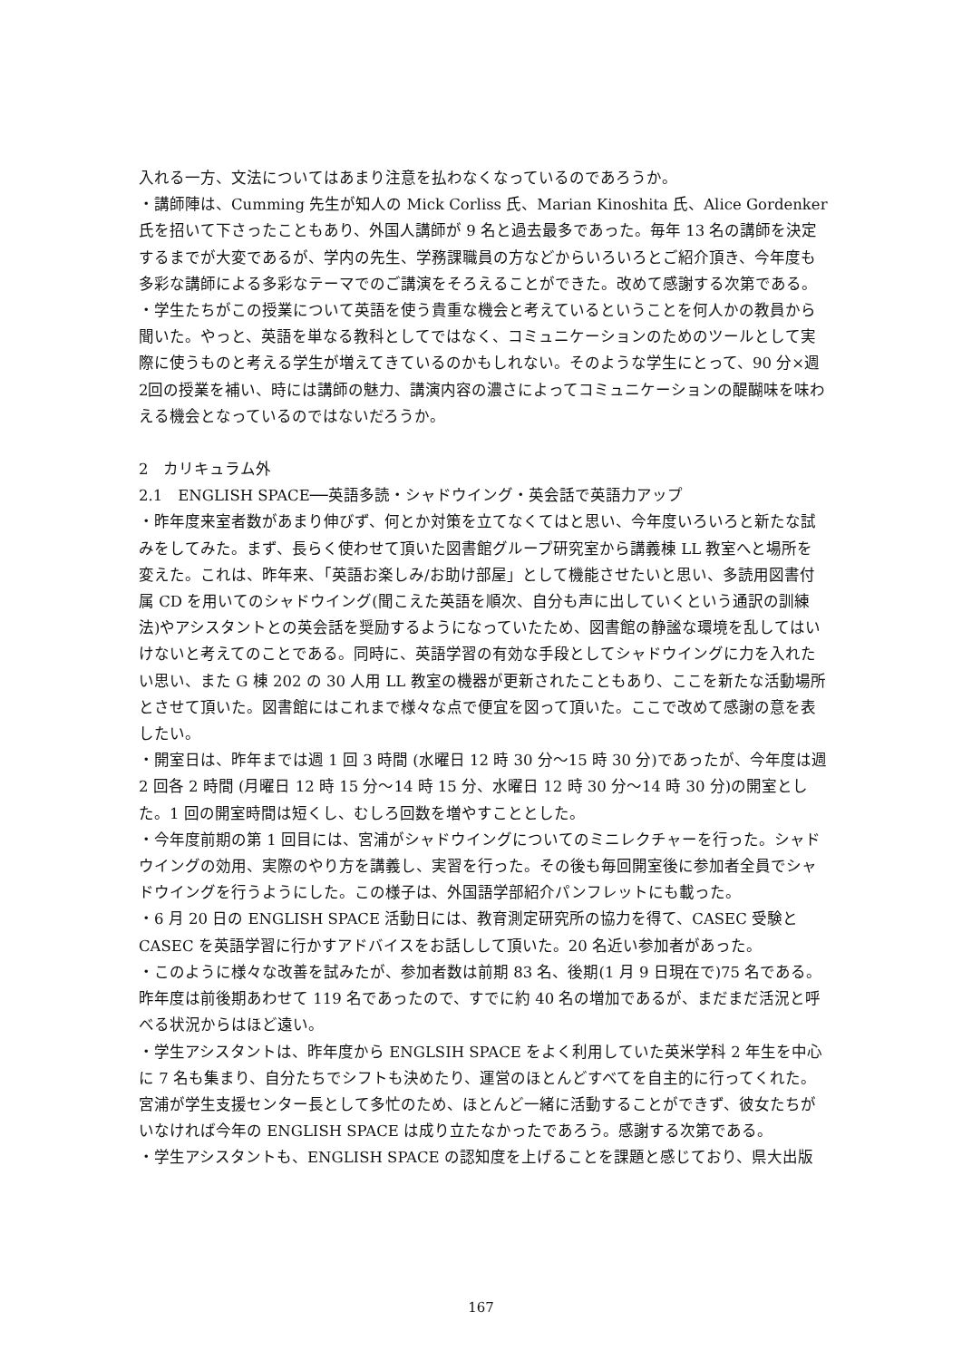入れる一方、文法についてはあまり注意を払わなくなっているのであろうか。
・講師陣は、Cumming 先生が知人の Mick Corliss 氏、Marian Kinoshita 氏、Alice Gordenker 氏を招いて下さったこともあり、外国人講師が 9 名と過去最多であった。毎年 13 名の講師を決定するまでが大変であるが、学内の先生、学務課職員の方などからいろいろとご紹介頂き、今年度も多彩な講師による多彩なテーマでのご講演をそろえることができた。改めて感謝する次第である。
・学生たちがこの授業について英語を使う貴重な機会と考えているということを何人かの教員から聞いた。やっと、英語を単なる教科としてではなく、コミュニケーションのためのツールとして実際に使うものと考える学生が増えてきているのかもしれない。そのような学生にとって、90 分×週2回の授業を補い、時には講師の魅力、講演内容の濃さによってコミュニケーションの醍醐味を味わえる機会となっているのではないだろうか。
2　カリキュラム外
2.1　ENGLISH SPACE──英語多読・シャドウイング・英会話で英語力アップ
・昨年度来室者数があまり伸びず、何とか対策を立てなくてはと思い、今年度いろいろと新たな試みをしてみた。まず、長らく使わせて頂いた図書館グループ研究室から講義棟 LL 教室へと場所を変えた。これは、昨年来、「英語お楽しみ/お助け部屋」として機能させたいと思い、多読用図書付属 CD を用いてのシャドウイング(聞こえた英語を順次、自分も声に出していくという通訳の訓練法)やアシスタントとの英会話を奨励するようになっていたため、図書館の静謐な環境を乱してはいけないと考えてのことである。同時に、英語学習の有効な手段としてシャドウイングに力を入れたい思い、また G 棟 202 の 30 人用 LL 教室の機器が更新されたこともあり、ここを新たな活動場所とさせて頂いた。図書館にはこれまで様々な点で便宜を図って頂いた。ここで改めて感謝の意を表したい。
・開室日は、昨年までは週 1 回 3 時間 (水曜日 12 時 30 分～15 時 30 分)であったが、今年度は週 2 回各 2 時間 (月曜日 12 時 15 分～14 時 15 分、水曜日 12 時 30 分～14 時 30 分)の開室とした。1 回の開室時間は短くし、むしろ回数を増やすこととした。
・今年度前期の第 1 回目には、宮浦がシャドウイングについてのミニレクチャーを行った。シャドウイングの効用、実際のやり方を講義し、実習を行った。その後も毎回開室後に参加者全員でシャドウイングを行うようにした。この様子は、外国語学部紹介パンフレットにも載った。
・6 月 20 日の ENGLISH SPACE 活動日には、教育測定研究所の協力を得て、CASEC 受験と CASEC を英語学習に行かすアドバイスをお話しして頂いた。20 名近い参加者があった。
・このように様々な改善を試みたが、参加者数は前期 83 名、後期(1 月 9 日現在で)75 名である。昨年度は前後期あわせて 119 名であったので、すでに約 40 名の増加であるが、まだまだ活況と呼べる状況からはほど遠い。
・学生アシスタントは、昨年度から ENGLSIH SPACE をよく利用していた英米学科 2 年生を中心に 7 名も集まり、自分たちでシフトも決めたり、運営のほとんどすべてを自主的に行ってくれた。宮浦が学生支援センター長として多忙のため、ほとんど一緒に活動することができず、彼女たちがいなければ今年の ENGLISH SPACE は成り立たなかったであろう。感謝する次第である。
・学生アシスタントも、ENGLISH SPACE の認知度を上げることを課題と感じており、県大出版
167